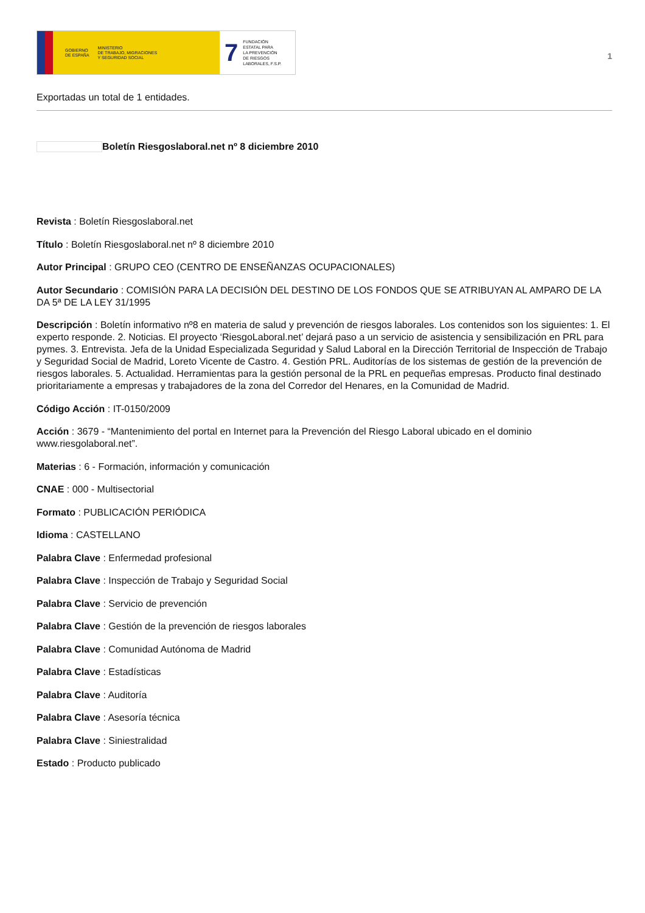GOBIERNO
DE ESPAÑA MINISTERIO
DE TRABAJO, MIGRACIONES
Y SEGURIDAD SOCIAL
7 FUNDACIÓN
ESTATAL PARA
LA PREVENCIÓN
DE RIESGOS
LABORALES, F.S.P.
1
Exportadas un total de 1 entidades.
Boletín Riesgoslaboral.net nº 8 diciembre 2010
Revista : Boletín Riesgoslaboral.net
Título : Boletín Riesgoslaboral.net nº 8 diciembre 2010
Autor Principal : GRUPO CEO (CENTRO DE ENSEÑANZAS OCUPACIONALES)
Autor Secundario : COMISIÓN PARA LA DECISIÓN DEL DESTINO DE LOS FONDOS QUE SE ATRIBUYAN AL AMPARO DE LA DA 5ª DE LA LEY 31/1995
Descripción : Boletín informativo nº8 en materia de salud y prevención de riesgos laborales. Los contenidos son los siguientes: 1. El experto responde. 2. Noticias. El proyecto ‘RiesgoLaboral.net’ dejará paso a un servicio de asistencia y sensibilización en PRL para pymes. 3. Entrevista. Jefa de la Unidad Especializada Seguridad y Salud Laboral en la Dirección Territorial de Inspección de Trabajo y Seguridad Social de Madrid, Loreto Vicente de Castro. 4. Gestión PRL. Auditorías de los sistemas de gestión de la prevención de riesgos laborales. 5. Actualidad. Herramientas para la gestión personal de la PRL en pequeñas empresas. Producto final destinado prioritariamente a empresas y trabajadores de la zona del Corredor del Henares, en la Comunidad de Madrid.
Código Acción : IT-0150/2009
Acción : 3679 - “Mantenimiento del portal en Internet para la Prevención del Riesgo Laboral ubicado en el dominio www.riesgolaboral.net”.
Materias : 6 - Formación, información y comunicación
CNAE : 000 - Multisectorial
Formato : PUBLICACIÓN PERIÓDICA
Idioma : CASTELLANO
Palabra Clave : Enfermedad profesional
Palabra Clave : Inspección de Trabajo y Seguridad Social
Palabra Clave : Servicio de prevención
Palabra Clave : Gestión de la prevención de riesgos laborales
Palabra Clave : Comunidad Autónoma de Madrid
Palabra Clave : Estadísticas
Palabra Clave : Auditoría
Palabra Clave : Asesoría técnica
Palabra Clave : Siniestralidad
Estado : Producto publicado